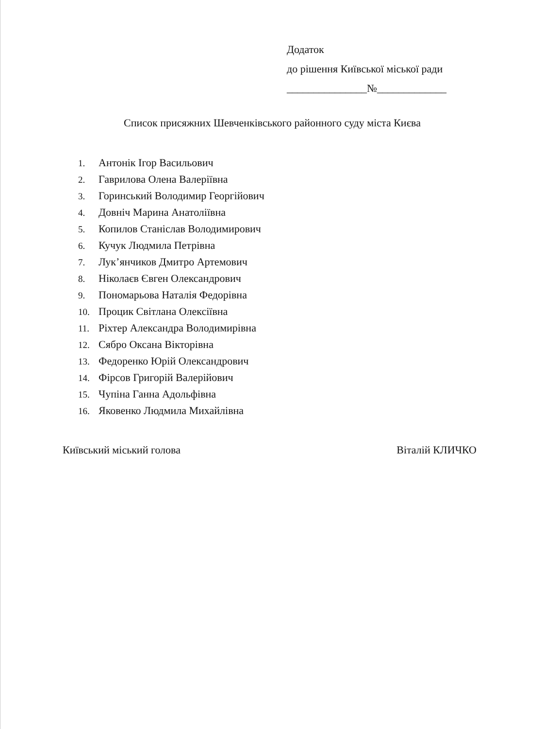Додаток
до рішення Київської міської ради
_______________№_____________
Список присяжних Шевченківського районного суду міста Києва
1. Антонік Ігор Васильович
2. Гаврилова Олена Валеріївна
3. Горинський Володимир Георгійович
4. Довніч Марина Анатоліївна
5. Копилов Станіслав Володимирович
6. Кучук Людмила Петрівна
7. Лук’янчиков Дмитро Артемович
8. Ніколаєв Євген Олександрович
9. Пономарьова Наталія Федорівна
10. Процик Світлана Олексіївна
11. Ріхтер Александра Володимирівна
12. Сябро Оксана Вікторівна
13. Федоренко Юрій Олександрович
14. Фірсов Григорій Валерійович
15. Чупіна Ганна Адольфівна
16. Яковенко Людмила Михайлівна
Київський міський голова Віталій КЛИЧКО